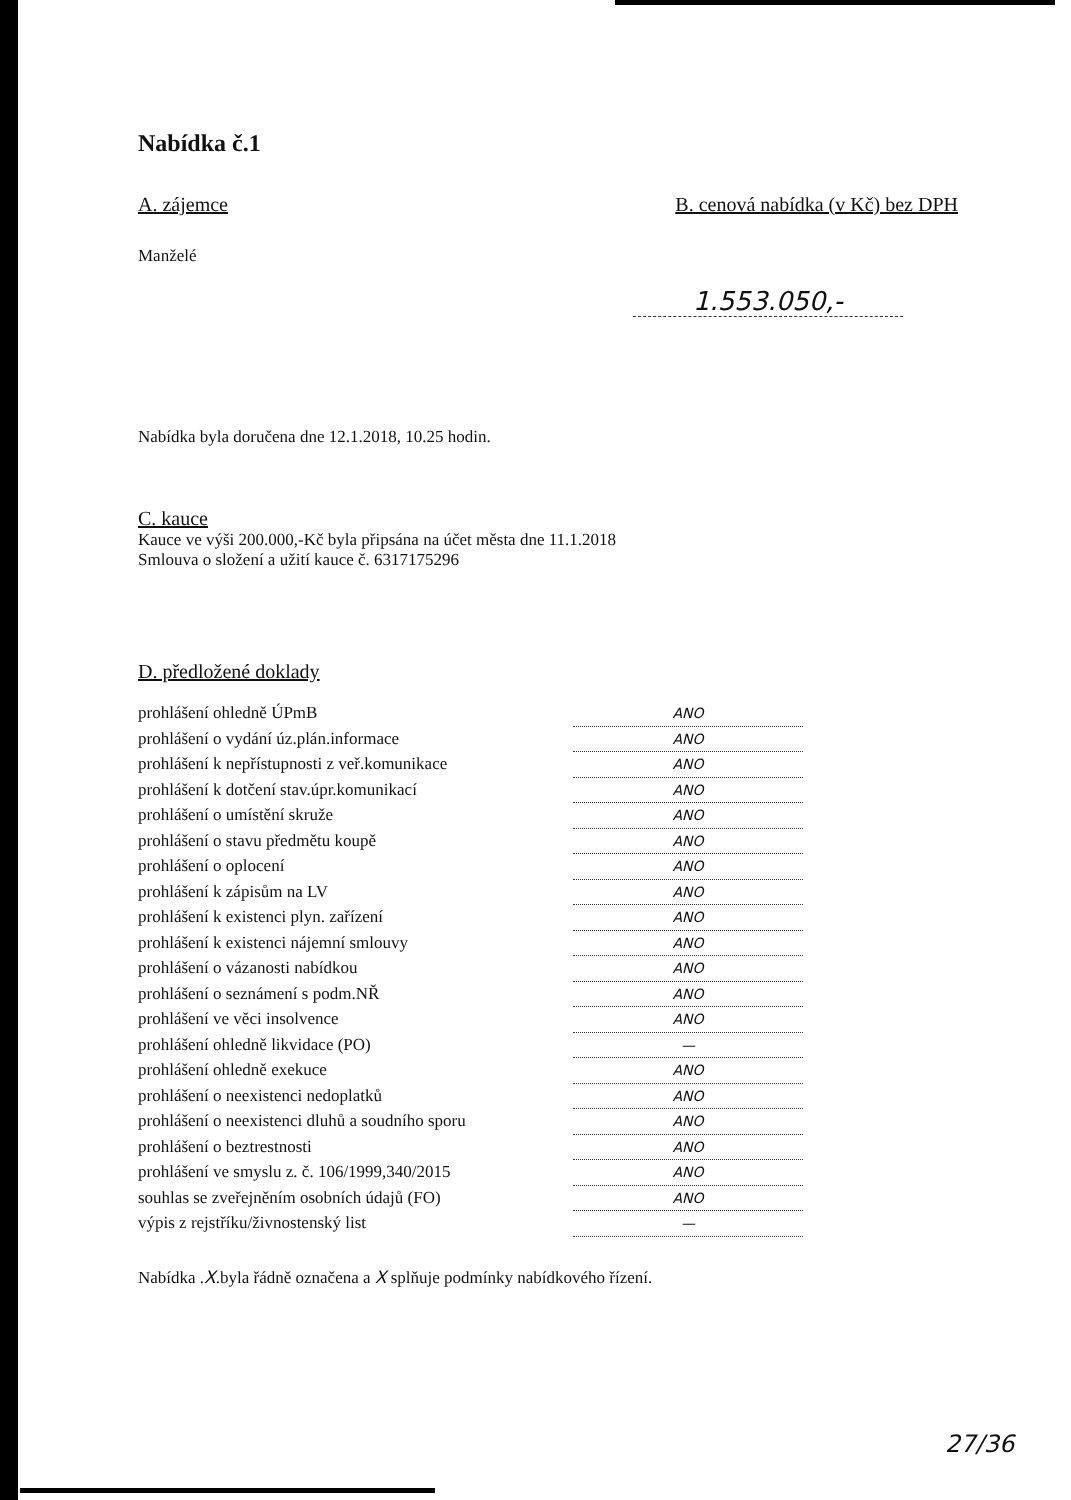Nabídka č.1
A. zájemce B. cenová nabídka (v Kč) bez DPH
Manželé
1.553.050,-
Nabídka byla doručena dne 12.1.2018, 10.25 hodin.
C. kauce
Kauce ve výši 200.000,-Kč byla připsána na účet města dne 11.1.2018
Smlouva o složení a užití kauce č. 6317175296
D. předložené doklady
prohlášení ohledně ÚPmB ANO
prohlášení o vydání úz.plán.informace ANO
prohlášení k nepřístupnosti z veř.komunikace ANO
prohlášení k dotčení stav.úpr.komunikací ANO
prohlášení o umístění skruže ANO
prohlášení o stavu předmětu koupě ANO
prohlášení o oplocení ANO
prohlášení k zápisům na LV ANO
prohlášení k existenci plyn. zařízení ANO
prohlášení k existenci nájemní smlouvy ANO
prohlášení o vázanosti nabídkou ANO
prohlášení o seznámení s podm.NŘ ANO
prohlášení ve věci insolvence ANO
prohlášení ohledně likvidace (PO) —
prohlášení ohledně exekuce ANO
prohlášení o neexistenci nedoplatků ANO
prohlášení o neexistenci dluhů a soudního sporu ANO
prohlášení o beztrestnosti ANO
prohlášení ve smyslu z. č. 106/1999,340/2015 ANO
souhlas se zveřejněním osobních údajů (FO) ANO
výpis z rejstříku/živnostenský list —
Nabídka .X.byla řádně označena a X splňuje podmínky nabídkového řízení.
27/36